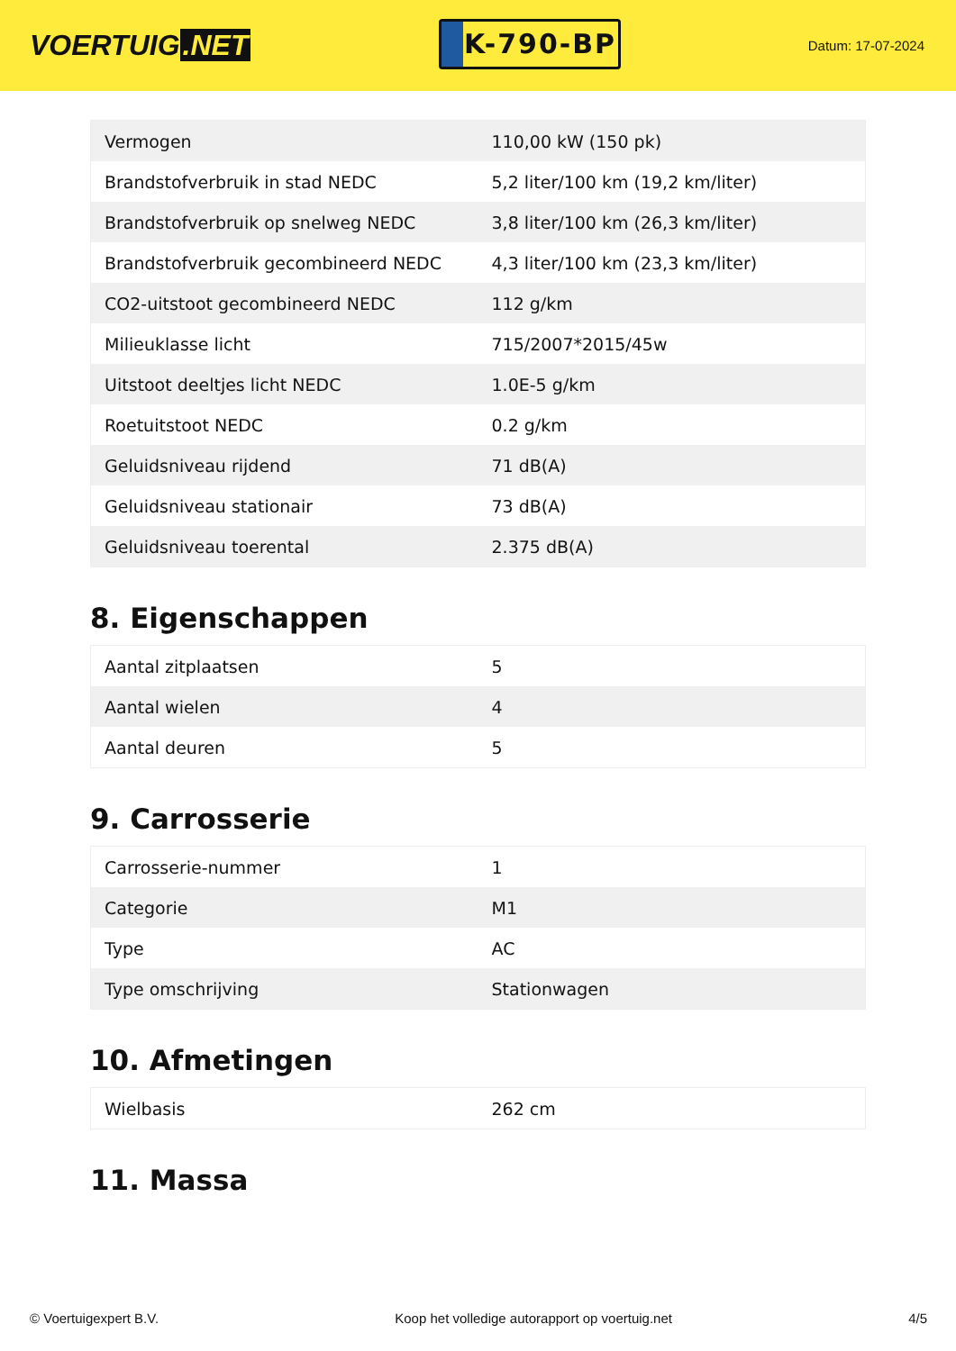VOERTUIG.NET
K-790-BP
Datum: 17-07-2024
| Vermogen | 110,00 kW (150 pk) |
| Brandstofverbruik in stad NEDC | 5,2 liter/100 km (19,2 km/liter) |
| Brandstofverbruik op snelweg NEDC | 3,8 liter/100 km (26,3 km/liter) |
| Brandstofverbruik gecombineerd NEDC | 4,3 liter/100 km (23,3 km/liter) |
| CO2-uitstoot gecombineerd NEDC | 112 g/km |
| Milieuklasse licht | 715/2007*2015/45w |
| Uitstoot deeltjes licht NEDC | 1.0E-5 g/km |
| Roetuitstoot NEDC | 0.2 g/km |
| Geluidsniveau rijdend | 71 dB(A) |
| Geluidsniveau stationair | 73 dB(A) |
| Geluidsniveau toerental | 2.375 dB(A) |
8. Eigenschappen
| Aantal zitplaatsen | 5 |
| Aantal wielen | 4 |
| Aantal deuren | 5 |
9. Carrosserie
| Carrosserie-nummer | 1 |
| Categorie | M1 |
| Type | AC |
| Type omschrijving | Stationwagen |
10. Afmetingen
| Wielbasis | 262 cm |
11. Massa
© Voertuigexpert B.V. Koop het volledige autorapport op voertuig.net 4/5